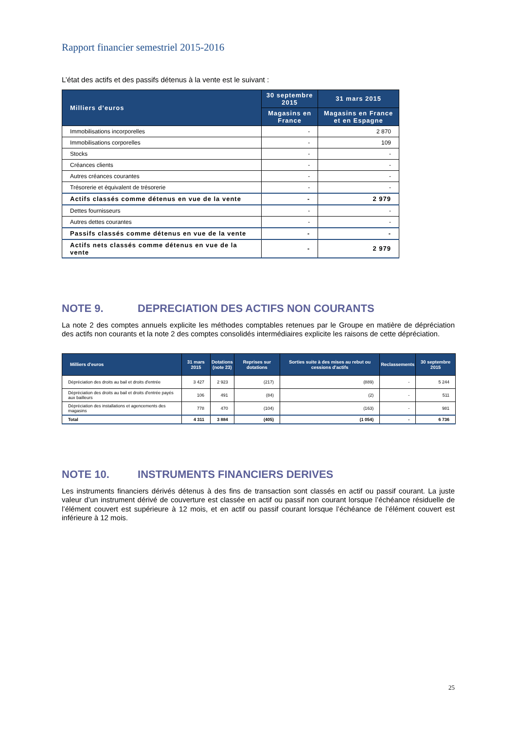Rapport financier semestriel 2015-2016
L’état des actifs et des passifs détenus à la vente est le suivant :
| Milliers d’euros | 30 septembre 2015 | 31 mars 2015 |
| --- | --- | --- |
| | Magasins en France | Magasins en France et en Espagne |
| Immobilisations incorporelles | - | 2 870 |
| Immobilisations corporelles | - | 109 |
| Stocks | - | - |
| Créances clients | - | - |
| Autres créances courantes | - | - |
| Trésorerie et équivalent de trésorerie | - | - |
| Actifs classés comme détenus en vue de la vente | - | 2 979 |
| Dettes fournisseurs | - | - |
| Autres dettes courantes | - | - |
| Passifs classés comme détenus en vue de la vente | - | - |
| Actifs nets classés comme détenus en vue de la vente | - | 2 979 |
NOTE 9. DEPRECIATION DES ACTIFS NON COURANTS
La note 2 des comptes annuels explicite les méthodes comptables retenues par le Groupe en matière de dépréciation des actifs non courants et la note 2 des comptes consolidés intermédiaires explicite les raisons de cette dépréciation.
| Milliers d'euros | 31 mars 2015 | Dotations (note 23) | Reprises sur dotations | Sorties suite à des mises au rebut ou cessions d'actifs | Reclassements | 30 septembre 2015 |
| --- | --- | --- | --- | --- | --- | --- |
| Dépréciation des droits au bail et droits d'entrée | 3 427 | 2 923 | (217) | (889) | - | 5 244 |
| Dépréciation des droits au bail et droits d'entrée payés aux bailleurs | 106 | 491 | (84) | (2) | - | 511 |
| Dépréciation des installations et agencements des magasins | 778 | 470 | (104) | (163) | - | 981 |
| Total | 4 311 | 3 884 | (405) | (1 054) | - | 6 736 |
NOTE 10. INSTRUMENTS FINANCIERS DERIVES
Les instruments financiers dérivés détenus à des fins de transaction sont classés en actif ou passif courant. La juste valeur d’un instrument dérivé de couverture est classée en actif ou passif non courant lorsque l’échéance résiduelle de l’élément couvert est supérieure à 12 mois, et en actif ou passif courant lorsque l’échéance de l’élément couvert est inférieure à 12 mois.
25